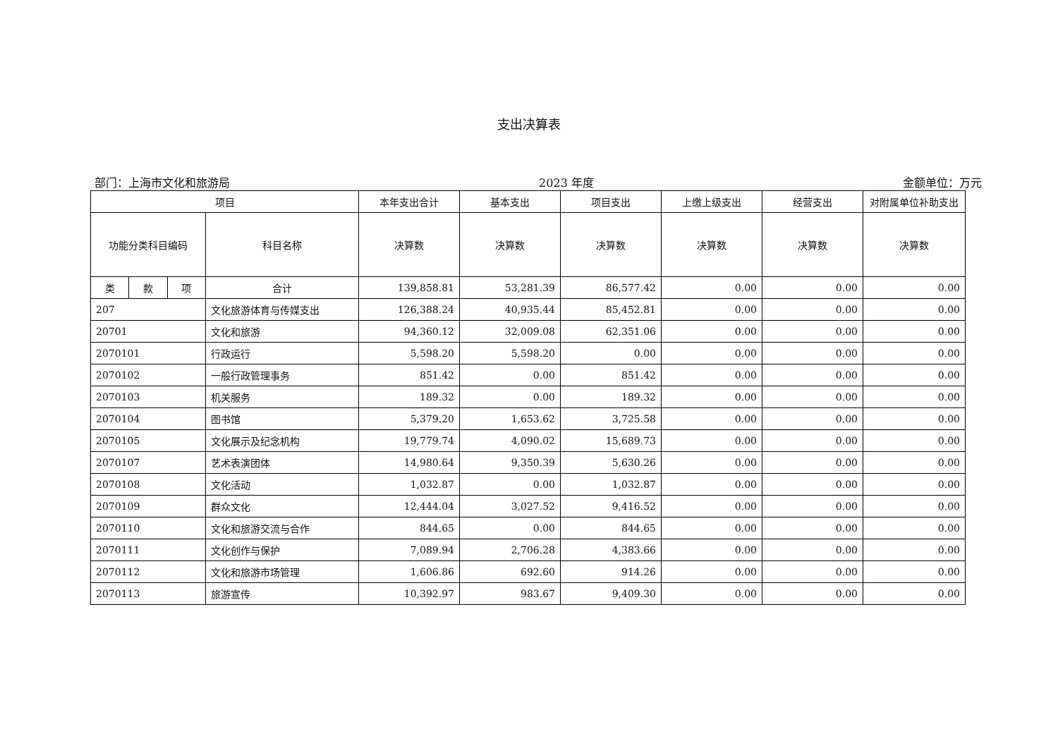支出决算表
部门：上海市文化和旅游局 2023 年度 金额单位：万元
| 项目 | | | | 本年支出合计 | 基本支出 | 项目支出 | 上缴上级支出 | 经营支出 | 对附属单位补助支出 |
| --- | --- | --- | --- | --- | --- | --- | --- | --- | --- |
| 功能分类科目编码 | | | 科目名称 | | | | | | |
| | | | | 决算数 | 决算数 | 决算数 | 决算数 | 决算数 | 决算数 |
| 类 | 款 | 项 | 合计 | 139,858.81 | 53,281.39 | 86,577.42 | 0.00 | 0.00 | 0.00 |
| 207 | | | 文化旅游体育与传媒支出 | 126,388.24 | 40,935.44 | 85,452.81 | 0.00 | 0.00 | 0.00 |
| 20701 | | | 文化和旅游 | 94,360.12 | 32,009.08 | 62,351.06 | 0.00 | 0.00 | 0.00 |
| 2070101 | | | 行政运行 | 5,598.20 | 5,598.20 | 0.00 | 0.00 | 0.00 | 0.00 |
| 2070102 | | | 一般行政管理事务 | 851.42 | 0.00 | 851.42 | 0.00 | 0.00 | 0.00 |
| 2070103 | | | 机关服务 | 189.32 | 0.00 | 189.32 | 0.00 | 0.00 | 0.00 |
| 2070104 | | | 图书馆 | 5,379.20 | 1,653.62 | 3,725.58 | 0.00 | 0.00 | 0.00 |
| 2070105 | | | 文化展示及纪念机构 | 19,779.74 | 4,090.02 | 15,689.73 | 0.00 | 0.00 | 0.00 |
| 2070107 | | | 艺术表演团体 | 14,980.64 | 9,350.39 | 5,630.26 | 0.00 | 0.00 | 0.00 |
| 2070108 | | | 文化活动 | 1,032.87 | 0.00 | 1,032.87 | 0.00 | 0.00 | 0.00 |
| 2070109 | | | 群众文化 | 12,444.04 | 3,027.52 | 9,416.52 | 0.00 | 0.00 | 0.00 |
| 2070110 | | | 文化和旅游交流与合作 | 844.65 | 0.00 | 844.65 | 0.00 | 0.00 | 0.00 |
| 2070111 | | | 文化创作与保护 | 7,089.94 | 2,706.28 | 4,383.66 | 0.00 | 0.00 | 0.00 |
| 2070112 | | | 文化和旅游市场管理 | 1,606.86 | 692.60 | 914.26 | 0.00 | 0.00 | 0.00 |
| 2070113 | | | 旅游宣传 | 10,392.97 | 983.67 | 9,409.30 | 0.00 | 0.00 | 0.00 |